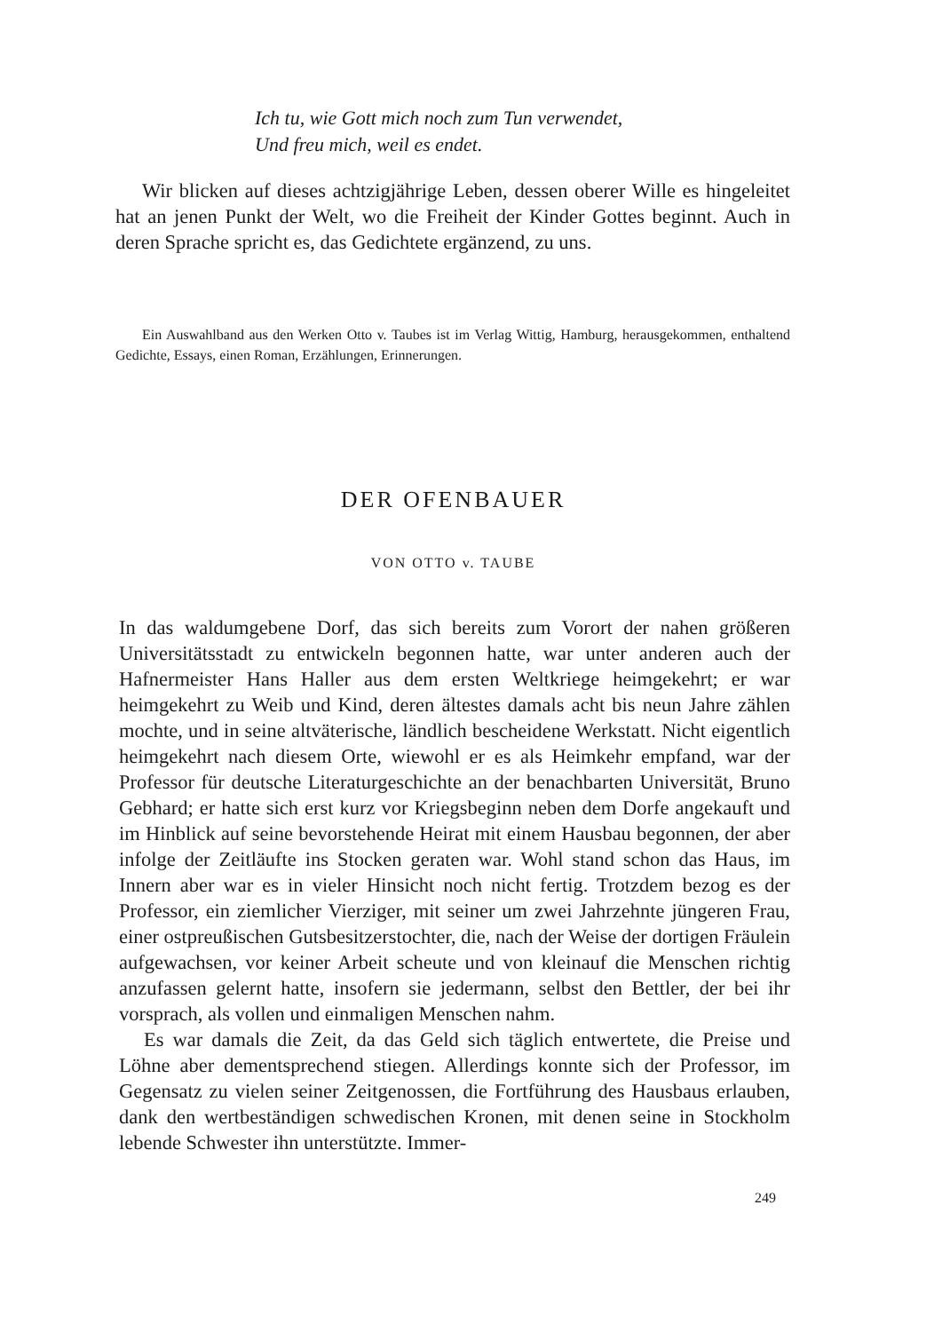Ich tu, wie Gott mich noch zum Tun verwendet,
Und freu mich, weil es endet.
Wir blicken auf dieses achtzigjährige Leben, dessen oberer Wille es hingeleitet hat an jenen Punkt der Welt, wo die Freiheit der Kinder Gottes beginnt. Auch in deren Sprache spricht es, das Gedichtete ergänzend, zu uns.
Ein Auswahlband aus den Werken Otto v. Taubes ist im Verlag Wittig, Hamburg, herausgekommen, enthaltend Gedichte, Essays, einen Roman, Erzählungen, Erinnerungen.
DER OFENBAUER
VON OTTO v. TAUBE
In das waldumgebene Dorf, das sich bereits zum Vorort der nahen größeren Universitätsstadt zu entwickeln begonnen hatte, war unter anderen auch der Hafnermeister Hans Haller aus dem ersten Weltkriege heimgekehrt; er war heimgekehrt zu Weib und Kind, deren ältestes damals acht bis neun Jahre zählen mochte, und in seine altväterische, ländlich bescheidene Werkstatt. Nicht eigentlich heimgekehrt nach diesem Orte, wiewohl er es als Heimkehr empfand, war der Professor für deutsche Literaturgeschichte an der benachbarten Universität, Bruno Gebhard; er hatte sich erst kurz vor Kriegsbeginn neben dem Dorfe angekauft und im Hinblick auf seine bevorstehende Heirat mit einem Hausbau begonnen, der aber infolge der Zeitläufte ins Stocken geraten war. Wohl stand schon das Haus, im Innern aber war es in vieler Hinsicht noch nicht fertig. Trotzdem bezog es der Professor, ein ziemlicher Vierziger, mit seiner um zwei Jahrzehnte jüngeren Frau, einer ostpreußischen Gutsbesitzerstochter, die, nach der Weise der dortigen Fräulein aufgewachsen, vor keiner Arbeit scheute und von kleinauf die Menschen richtig anzufassen gelernt hatte, insofern sie jedermann, selbst den Bettler, der bei ihr vorsprach, als vollen und einmaligen Menschen nahm.
Es war damals die Zeit, da das Geld sich täglich entwertete, die Preise und Löhne aber dementsprechend stiegen. Allerdings konnte sich der Professor, im Gegensatz zu vielen seiner Zeitgenossen, die Fortführung des Hausbaus erlauben, dank den wertbeständigen schwedischen Kronen, mit denen seine in Stockholm lebende Schwester ihn unterstützte. Immer-
249